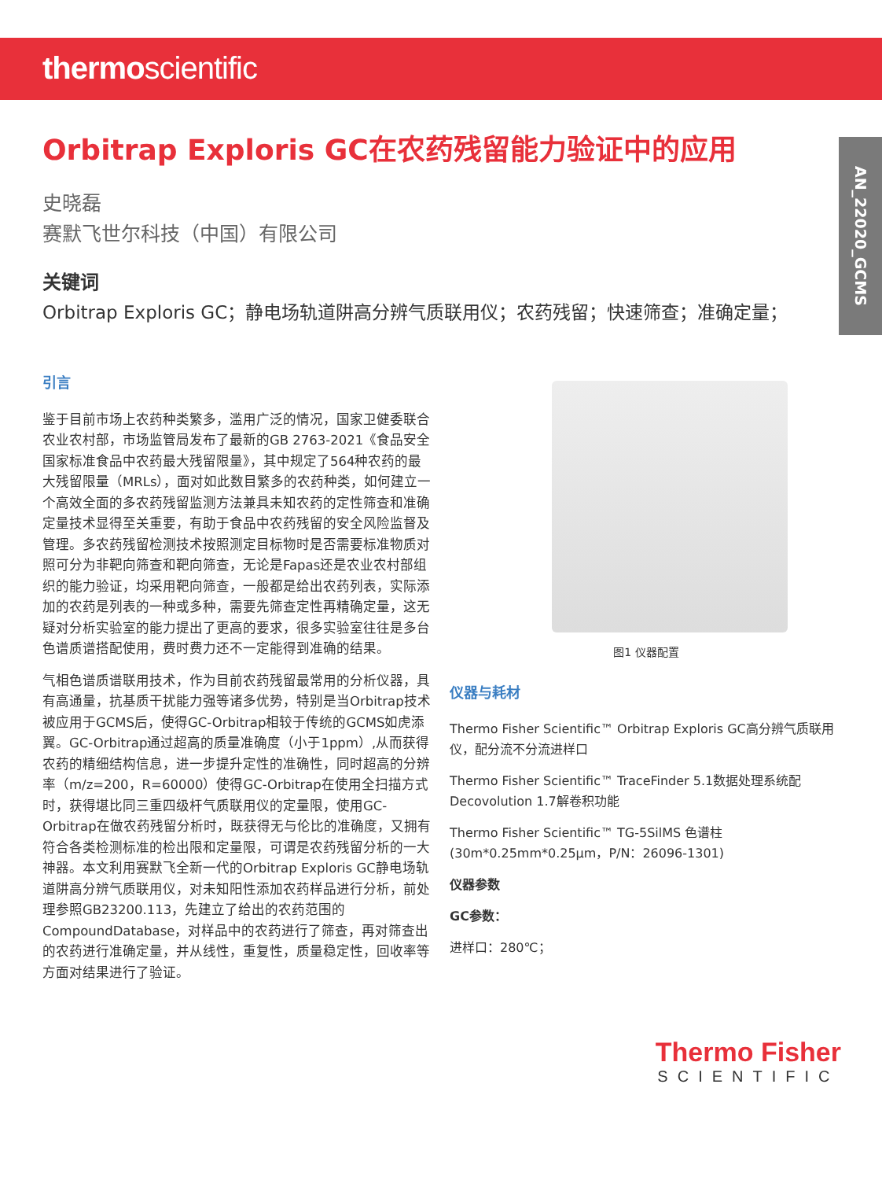thermoscientific
AN_22020_GCMS
Orbitrap Exploris GC在农药残留能力验证中的应用
史晓磊
赛默飞世尔科技（中国）有限公司
关键词
Orbitrap Exploris GC；静电场轨道阱高分辨气质联用仪；农药残留；快速筛查；准确定量；
引言
鉴于目前市场上农药种类繁多，滥用广泛的情况，国家卫健委联合农业农村部，市场监管局发布了最新的GB 2763-2021《食品安全国家标准食品中农药最大残留限量》，其中规定了564种农药的最大残留限量（MRLs），面对如此数目繁多的农药种类，如何建立一个高效全面的多农药残留监测方法兼具未知农药的定性筛查和准确定量技术显得至关重要，有助于食品中农药残留的安全风险监督及管理。多农药残留检测技术按照测定目标物时是否需要标准物质对照可分为非靶向筛查和靶向筛查，无论是Fapas还是农业农村部组织的能力验证，均采用靶向筛查，一般都是给出农药列表，实际添加的农药是列表的一种或多种，需要先筛查定性再精确定量，这无疑对分析实验室的能力提出了更高的要求，很多实验室往往是多台色谱质谱搭配使用，费时费力还不一定能得到准确的结果。
气相色谱质谱联用技术，作为目前农药残留最常用的分析仪器，具有高通量，抗基质干扰能力强等诸多优势，特别是当Orbitrap技术被应用于GCMS后，使得GC-Orbitrap相较于传统的GCMS如虎添翼。GC-Orbitrap通过超高的质量准确度（小于1ppm）,从而获得农药的精细结构信息，进一步提升定性的准确性，同时超高的分辨率（m/z=200，R=60000）使得GC-Orbitrap在使用全扫描方式时，获得堪比同三重四级杆气质联用仪的定量限，使用GC-Orbitrap在做农药残留分析时，既获得无与伦比的准确度，又拥有符合各类检测标准的检出限和定量限，可谓是农药残留分析的一大神器。本文利用赛默飞全新一代的Orbitrap Exploris GC静电场轨道阱高分辨气质联用仪，对未知阳性添加农药样品进行分析，前处理参照GB23200.113，先建立了给出的农药范围的CompoundDatabase，对样品中的农药进行了筛查，再对筛查出的农药进行准确定量，并从线性，重复性，质量稳定性，回收率等方面对结果进行了验证。
图1 仪器配置
仪器与耗材
Thermo Fisher Scientific™ Orbitrap Exploris GC高分辨气质联用仪，配分流不分流进样口
Thermo Fisher Scientific™ TraceFinder 5.1数据处理系统配Decovolution 1.7解卷积功能
Thermo Fisher Scientific™ TG-5SilMS 色谱柱 (30m*0.25mm*0.25μm，P/N：26096-1301)
仪器参数
GC参数：
进样口：280℃；
Thermo Fisher
SCIENTIFIC